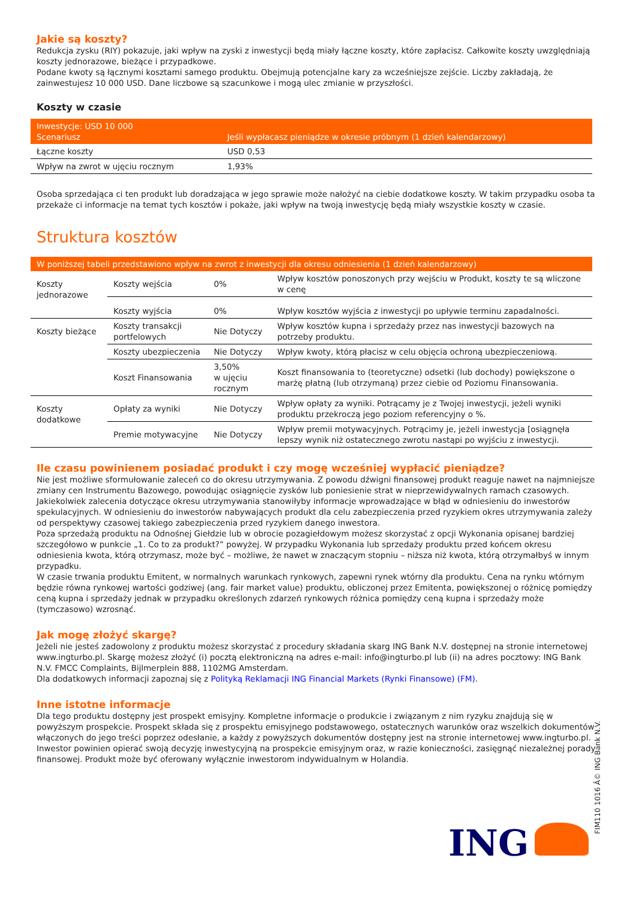Jakie są koszty?
Redukcja zysku (RIY) pokazuje, jaki wpływ na zyski z inwestycji będą miały łączne koszty, które zapłacisz. Całkowite koszty uwzględniają koszty jednorazowe, bieżące i przypadkowe.
Podane kwoty są łącznymi kosztami samego produktu. Obejmują potencjalne kary za wcześniejsze zejście. Liczby zakładają, że zainwestujesz 10 000 USD. Dane liczbowe są szacunkowe i mogą ulec zmianie w przyszłości.
Koszty w czasie
| Inwestycje: USD 10 000 Scenariusz | Jeśli wypłacasz pieniądze w okresie próbnym (1 dzień kalendarzowy) |
| --- | --- |
| Łączne koszty | USD 0,53 |
| Wpływ na zwrot w ujęciu rocznym | 1,93% |
Osoba sprzedająca ci ten produkt lub doradzająca w jego sprawie może nałożyć na ciebie dodatkowe koszty. W takim przypadku osoba ta przekaże ci informacje na temat tych kosztów i pokaże, jaki wpływ na twoją inwestycję będą miały wszystkie koszty w czasie.
Struktura kosztów
| W poniższej tabeli przedstawiono wpływ na zwrot z inwestycji dla okresu odniesienia (1 dzień kalendarzowy) | | | |
| --- | --- | --- | --- |
| Koszty jednorazowe | Koszty wejścia | 0% | Wpływ kosztów ponoszonych przy wejściu w Produkt, koszty te są wliczone w cenę |
| | Koszty wyjścia | 0% | Wpływ kosztów wyjścia z inwestycji po upływie terminu zapadalności. |
| Koszty bieżące | Koszty transakcji portfelowych | Nie Dotyczy | Wpływ kosztów kupna i sprzedaży przez nas inwestycji bazowych na potrzeby produktu. |
| | Koszty ubezpieczenia | Nie Dotyczy | Wpływ kwoty, którą płacisz w celu objęcia ochroną ubezpieczeniową. |
| | Koszt Finansowania | 3,50% w ujęciu rocznym | Koszt finansowania to (teoretyczne) odsetki (lub dochody) powiększone o marżę płatną (lub otrzymaną) przez ciebie od Poziomu Finansowania. |
| Koszty dodatkowe | Opłaty za wyniki | Nie Dotyczy | Wpływ opłaty za wyniki. Potrącamy je z Twojej inwestycji, jeżeli wyniki produktu przekroczą jego poziom referencyjny o %. |
| | Premie motywacyjne | Nie Dotyczy | Wpływ premii motywacyjnych. Potrącimy je, jeżeli inwestycja [osiągnęła lepszy wynik niż ostatecznego zwrotu nastąpi po wyjściu z inwestycji. |
Ile czasu powinienem posiadać produkt i czy mogę wcześniej wypłacić pieniądze?
Nie jest możliwe sformułowanie zaleceń co do okresu utrzymywania. Z powodu dźwigni finansowej produkt reaguje nawet na najmniejsze zmiany cen Instrumentu Bazowego, powodując osiągnięcie zysków lub poniesienie strat w nieprzewidywalnych ramach czasowych. Jakiekolwiek zalecenia dotyczące okresu utrzymywania stanowiłyby informacje wprowadzające w błąd w odniesieniu do inwestorów spekulacyjnych. W odniesieniu do inwestorów nabywających produkt dla celu zabezpieczenia przed ryzykiem okres utrzymywania zależy od perspektywy czasowej takiego zabezpieczenia przed ryzykiem danego inwestora.
Poza sprzedażą produktu na Odnośnej Giełdzie lub w obrocie pozagiełdowym możesz skorzystać z opcji Wykonania opisanej bardziej szczegółowo w punkcie „1. Co to za produkt?” powyżej. W przypadku Wykonania lub sprzedaży produktu przed końcem okresu odniesienia kwota, którą otrzymasz, może być – możliwe, że nawet w znaczącym stopniu – niższa niż kwota, którą otrzymałbyś w innym przypadku.
W czasie trwania produktu Emitent, w normalnych warunkach rynkowych, zapewni rynek wtórny dla produktu. Cena na rynku wtórnym będzie równa rynkowej wartości godziwej (ang. fair market value) produktu, obliczonej przez Emitenta, powiększonej o różnicę pomiędzy ceną kupna i sprzedaży jednak w przypadku określonych zdarzeń rynkowych różnica pomiędzy ceną kupna i sprzedaży może (tymczasowo) wzrosnąć.
Jak mogę złożyć skargę?
Jeżeli nie jesteś zadowolony z produktu możesz skorzystać z procedury składania skarg ING Bank N.V. dostępnej na stronie internetowej www.ingturbo.pl. Skargę możesz złożyć (i) pocztą elektroniczną na adres e-mail: info@ingturbo.pl lub (ii) na adres pocztowy: ING Bank N.V. FMCC Complaints, Bijlmerplein 888, 1102MG Amsterdam.
Dla dodatkowych informacji zapoznaj się z Polityką Reklamacji ING Financial Markets (Rynki Finansowe) (FM).
Inne istotne informacje
Dla tego produktu dostępny jest prospekt emisyjny. Kompletne informacje o produkcie i związanym z nim ryzyku znajdują się w powyższym prospekcie. Prospekt składa się z prospektu emisyjnego podstawowego, ostatecznych warunków oraz wszelkich dokumentów włączonych do jego treści poprzez odesłanie, a każdy z powyższych dokumentów dostępny jest na stronie internetowej www.ingturbo.pl. Inwestor powinien opierać swoją decyzję inwestycyjną na prospekcie emisyjnym oraz, w razie konieczności, zasięgnąć niezależnej porady finansowej. Produkt może być oferowany wyłącznie inwestorom indywidualnym w Holandia.
FIM110 1016 Â© ING Bank N.V.
ING